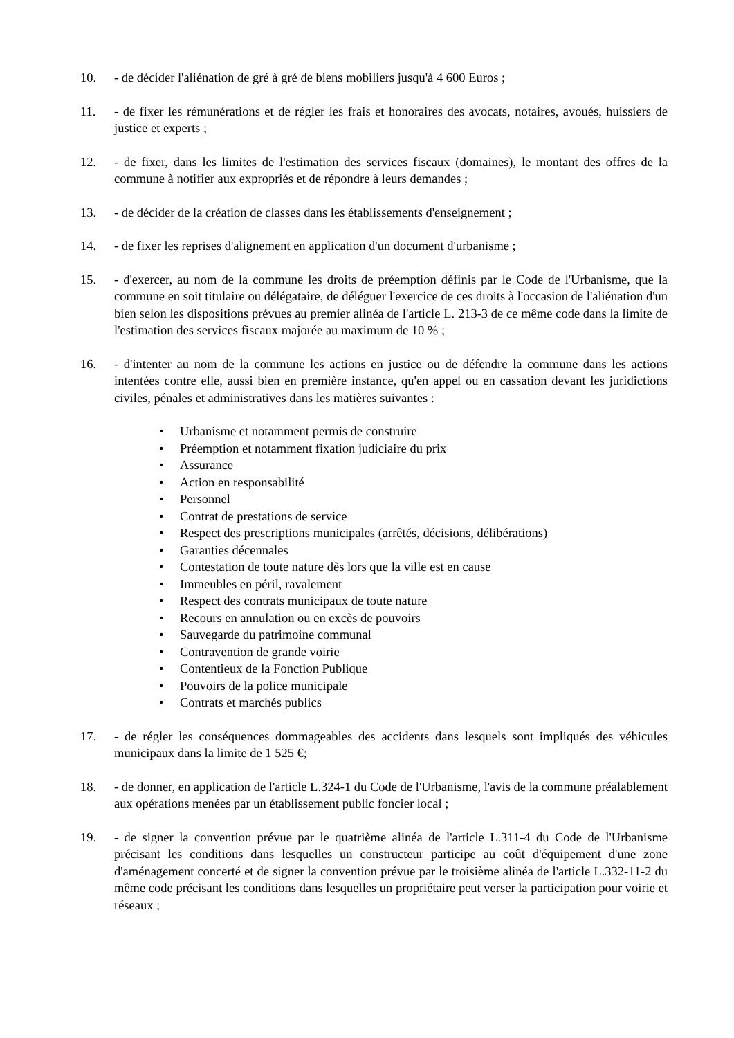10. - de décider l'aliénation de gré à gré de biens mobiliers jusqu'à 4 600 Euros ;
11. - de fixer les rémunérations et de régler les frais et honoraires des avocats, notaires, avoués, huissiers de justice et experts ;
12. - de fixer, dans les limites de l'estimation des services fiscaux (domaines), le montant des offres de la commune à notifier aux expropriés et de répondre à leurs demandes ;
13. - de décider de la création de classes dans les établissements d'enseignement ;
14. - de fixer les reprises d'alignement en application d'un document d'urbanisme ;
15. - d'exercer, au nom de la commune les droits de préemption définis par le Code de l'Urbanisme, que la commune en soit titulaire ou délégataire, de déléguer l'exercice de ces droits à l'occasion de l'aliénation d'un bien selon les dispositions prévues au premier alinéa de l'article L. 213-3 de ce même code dans la limite de l'estimation des services fiscaux majorée au maximum de 10 % ;
16. - d'intenter au nom de la commune les actions en justice ou de défendre la commune dans les actions intentées contre elle, aussi bien en première instance, qu'en appel ou en cassation devant les juridictions civiles, pénales et administratives dans les matières suivantes :
• Urbanisme et notamment permis de construire
• Préemption et notamment fixation judiciaire du prix
• Assurance
• Action en responsabilité
• Personnel
• Contrat de prestations de service
• Respect des prescriptions municipales (arrêtés, décisions, délibérations)
• Garanties décennales
• Contestation de toute nature dès lors que la ville est en cause
• Immeubles en péril, ravalement
• Respect des contrats municipaux de toute nature
• Recours en annulation ou en excès de pouvoirs
• Sauvegarde du patrimoine communal
• Contravention de grande voirie
• Contentieux de la Fonction Publique
• Pouvoirs de la police municipale
• Contrats et marchés publics
17. - de régler les conséquences dommageables des accidents dans lesquels sont impliqués des véhicules municipaux dans la limite de 1 525 €;
18. - de donner, en application de l'article L.324-1 du Code de l'Urbanisme, l'avis de la commune préalablement aux opérations menées par un établissement public foncier local ;
19. - de signer la convention prévue par le quatrième alinéa de l'article L.311-4 du Code de l'Urbanisme précisant les conditions dans lesquelles un constructeur participe au coût d'équipement d'une zone d'aménagement concerté et de signer la convention prévue par le troisième alinéa de l'article L.332-11-2 du même code précisant les conditions dans lesquelles un propriétaire peut verser la participation pour voirie et réseaux ;